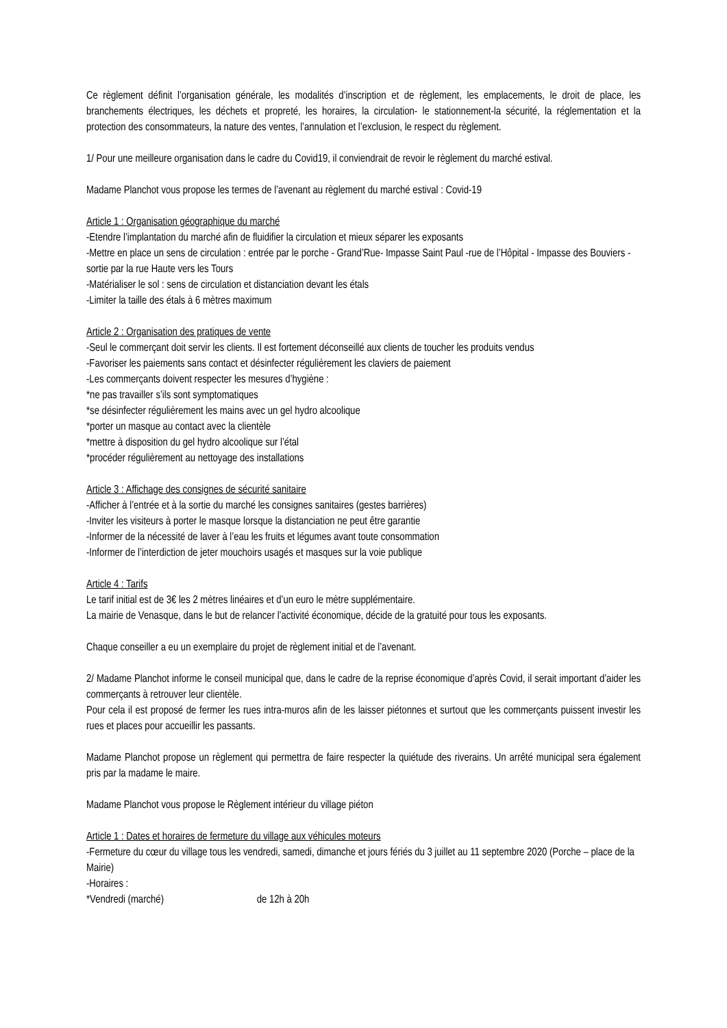Ce règlement définit l’organisation générale, les modalités d’inscription et de règlement, les emplacements, le droit de place, les branchements électriques, les déchets et propreté, les horaires, la circulation- le stationnement-la sécurité, la réglementation et la protection des consommateurs, la nature des ventes, l’annulation et l’exclusion, le respect du règlement.
1/ Pour une meilleure organisation dans le cadre du Covid19, il conviendrait de revoir le règlement du marché estival.
Madame Planchot vous propose les termes de l’avenant au règlement du marché estival : Covid-19
Article 1 : Organisation géographique du marché
-Etendre l’implantation du marché afin de fluidifier la circulation et mieux séparer les exposants
-Mettre en place un sens de circulation : entrée par le porche - Grand’Rue- Impasse Saint Paul -rue de l’Hôpital - Impasse des Bouviers - sortie par la rue Haute vers les Tours
-Matérialiser le sol : sens de circulation et distanciation devant les étals
-Limiter la taille des étals à 6 mètres maximum
Article 2 : Organisation des pratiques de vente
-Seul le commerçant doit servir les clients. Il est fortement déconseillé aux clients de toucher les produits vendus
-Favoriser les paiements sans contact et désinfecter régulièrement les claviers de paiement
-Les commerçants doivent respecter les mesures d’hygiène :
*ne pas travailler s’ils sont symptomatiques
*se désinfecter régulièrement les mains avec un gel hydro alcoolique
*porter un masque au contact avec la clientèle
*mettre à disposition du gel hydro alcoolique sur l’étal
*procéder régulièrement au nettoyage des installations
Article 3 : Affichage des consignes de sécurité sanitaire
-Afficher à l’entrée et à la sortie du marché les consignes sanitaires (gestes barrières)
-Inviter les visiteurs à porter le masque lorsque la distanciation ne peut être garantie
-Informer de la nécessité de laver à l’eau les fruits et légumes avant toute consommation
-Informer de l’interdiction de jeter mouchoirs usagés et masques sur la voie publique
Article 4 : Tarifs
Le tarif initial est de 3€ les 2 mètres linéaires et d’un euro le mètre supplémentaire.
La mairie de Venasque, dans le but de relancer l’activité économique, décide de la gratuité pour tous les exposants.
Chaque conseiller a eu un exemplaire du projet de règlement initial et de l’avenant.
2/ Madame Planchot informe le conseil municipal que, dans le cadre de la reprise économique d’après Covid, il serait important d’aider les commerçants à retrouver leur clientèle.
Pour cela il est proposé de fermer les rues intra-muros afin de les laisser piétonnes et surtout que les commerçants puissent investir les rues et places pour accueillir les passants.
Madame Planchot propose un règlement qui permettra de faire respecter la quiétude des riverains. Un arrêté municipal sera également pris par la madame le maire.
Madame Planchot vous propose le Règlement intérieur du village piéton
Article 1 : Dates et horaires de fermeture du village aux véhicules moteurs
-Fermeture du cœur du village tous les vendredi, samedi, dimanche et jours fériés du 3 juillet au 11 septembre 2020 (Porche – place de la Mairie)
-Horaires :
*Vendredi (marché) de 12h à 20h